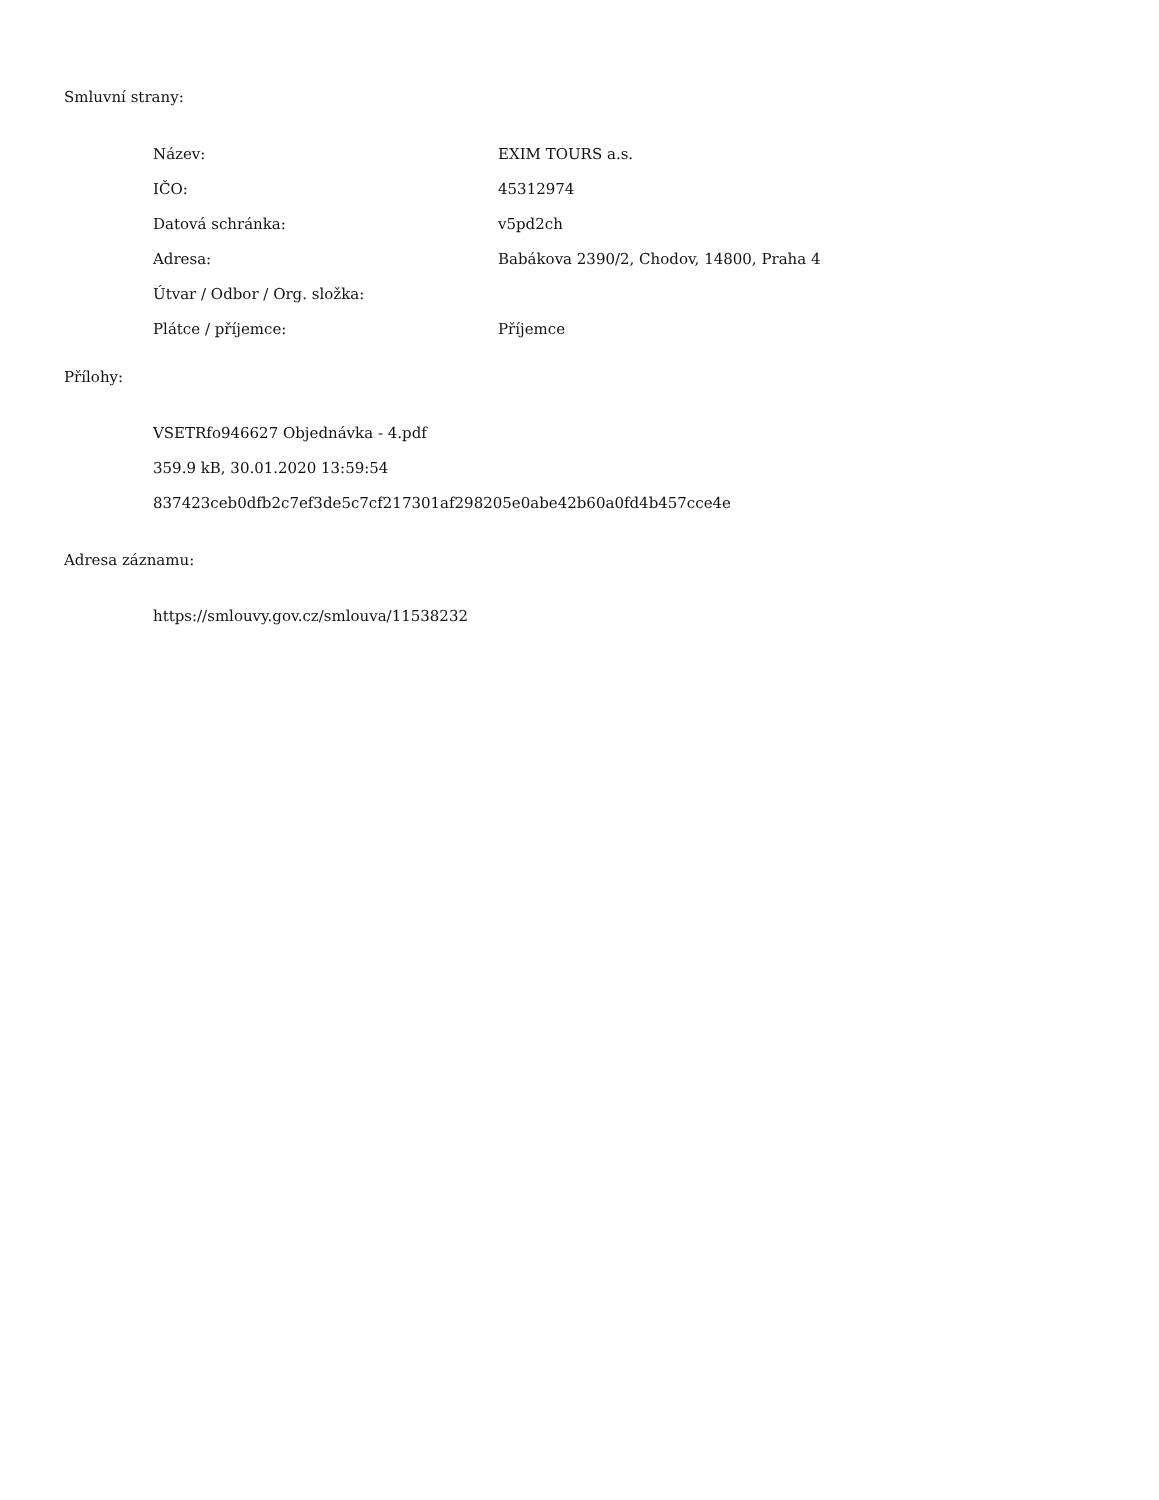Smluvní strany:
| Název: | EXIM TOURS a.s. |
| IČO: | 45312974 |
| Datová schránka: | v5pd2ch |
| Adresa: | Babákova 2390/2, Chodov, 14800, Praha 4 |
| Útvar / Odbor / Org. složka: | |
| Plátce / příjemce: | Příjemce |
Přílohy:
VSETRfo946627 Objednávka - 4.pdf
359.9 kB, 30.01.2020 13:59:54
837423ceb0dfb2c7ef3de5c7cf217301af298205e0abe42b60a0fd4b457cce4e
Adresa záznamu:
https://smlouvy.gov.cz/smlouva/11538232